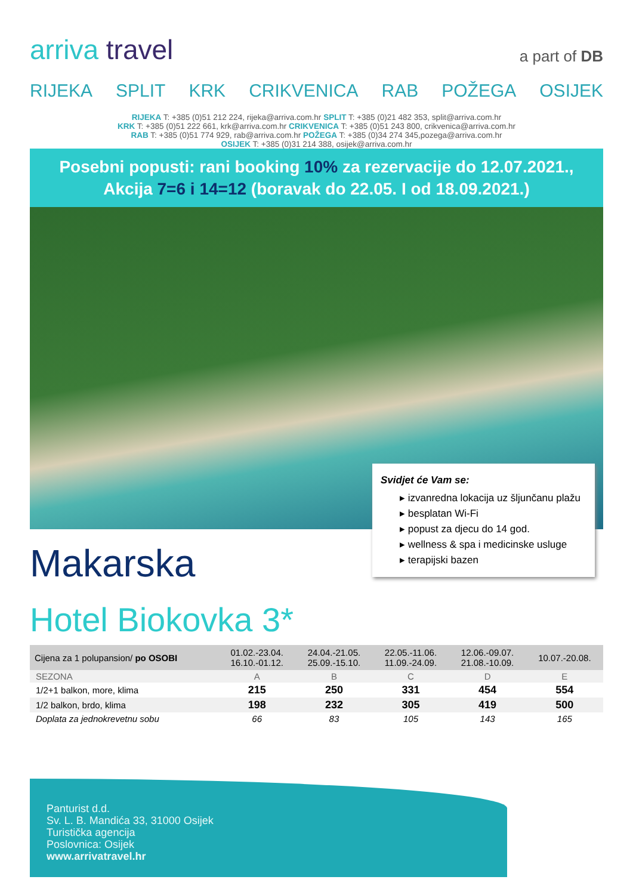arriva travel
a part of DB
RIJEKA SPLIT KRK CRIKVENICA RAB POŽEGA OSIJEK
RIJEKA T: +385 (0)51 212 224, rijeka@arriva.com.hr SPLIT T: +385 (0)21 482 353, split@arriva.com.hr
KRK T: +385 (0)51 222 661, krk@arriva.com.hr CRIKVENICA T: +385 (0)51 243 800, crikvenica@arriva.com.hr
RAB T: +385 (0)51 774 929, rab@arriva.com.hr POŽEGA T: +385 (0)34 274 345,pozega@arriva.com.hr
OSIJEK T: +385 (0)31 214 388, osijek@arriva.com.hr
Posebni popusti: rani booking 10% za rezervacije do 12.07.2021.,
Akcija 7=6 i 14=12 (boravak do 22.05. I od 18.09.2021.)
Svidjet će Vam se:
▸ izvanredna lokacija uz šljunčanu plažu
▸ besplatan Wi-Fi
▸ popust za djecu do 14 god.
▸ wellness & spa i medicinske usluge
▸ terapijski bazen
Makarska
Hotel Biokovka 3*
| Cijena za 1 polupansion/ po OSOBI | 01.02.-23.04. 16.10.-01.12. | 24.04.-21.05. 25.09.-15.10. | 22.05.-11.06. 11.09.-24.09. | 12.06.-09.07. 21.08.-10.09. | 10.07.-20.08. |
| --- | --- | --- | --- | --- | --- |
| SEZONA | A | B | C | D | E |
| 1/2+1 balkon, more, klima | 215 | 250 | 331 | 454 | 554 |
| 1/2 balkon, brdo, klima | 198 | 232 | 305 | 419 | 500 |
| Doplata za jednokrevetnu sobu | 66 | 83 | 105 | 143 | 165 |
Panturist d.d.
Sv. L. B. Mandića 33, 31000 Osijek
Turistička agencija
Poslovnica: Osijek
www.arrivatravel.hr